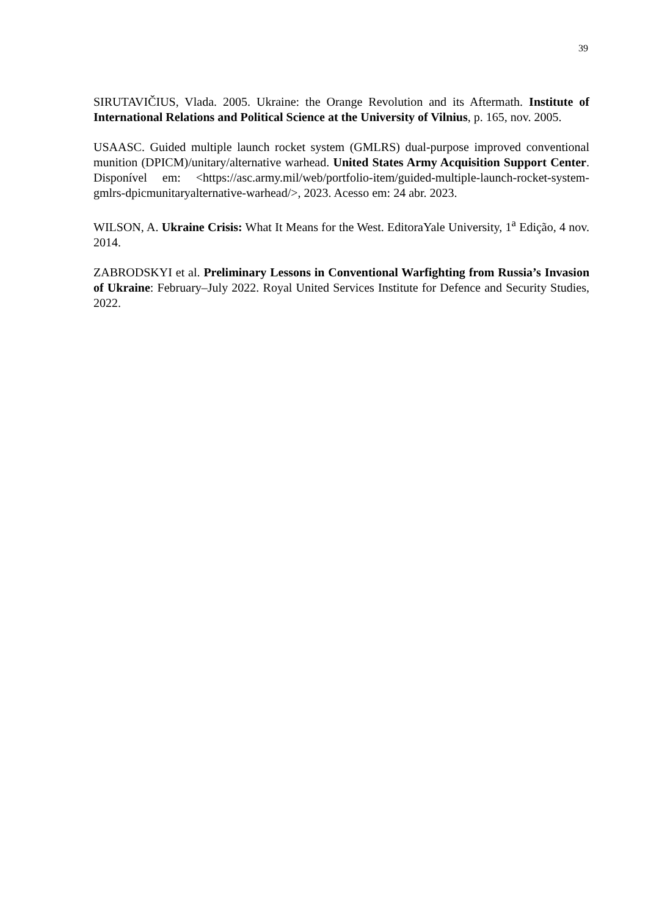39
SIRUTAVIČIUS, Vlada. 2005. Ukraine: the Orange Revolution and its Aftermath. Institute of International Relations and Political Science at the University of Vilnius, p. 165, nov. 2005.
USAASC. Guided multiple launch rocket system (GMLRS) dual-purpose improved conventional munition (DPICM)/unitary/alternative warhead. United States Army Acquisition Support Center. Disponível em: <https://asc.army.mil/web/portfolio-item/guided-multiple-launch-rocket-system-gmlrs-dpicmunitaryalternative-warhead/>, 2023. Acesso em: 24 abr. 2023.
WILSON, A. Ukraine Crisis: What It Means for the West. EditoraYale University, 1<sup>a</sup> Edição, 4 nov. 2014.
ZABRODSKYI et al. Preliminary Lessons in Conventional Warfighting from Russia’s Invasion of Ukraine: February–July 2022. Royal United Services Institute for Defence and Security Studies, 2022.